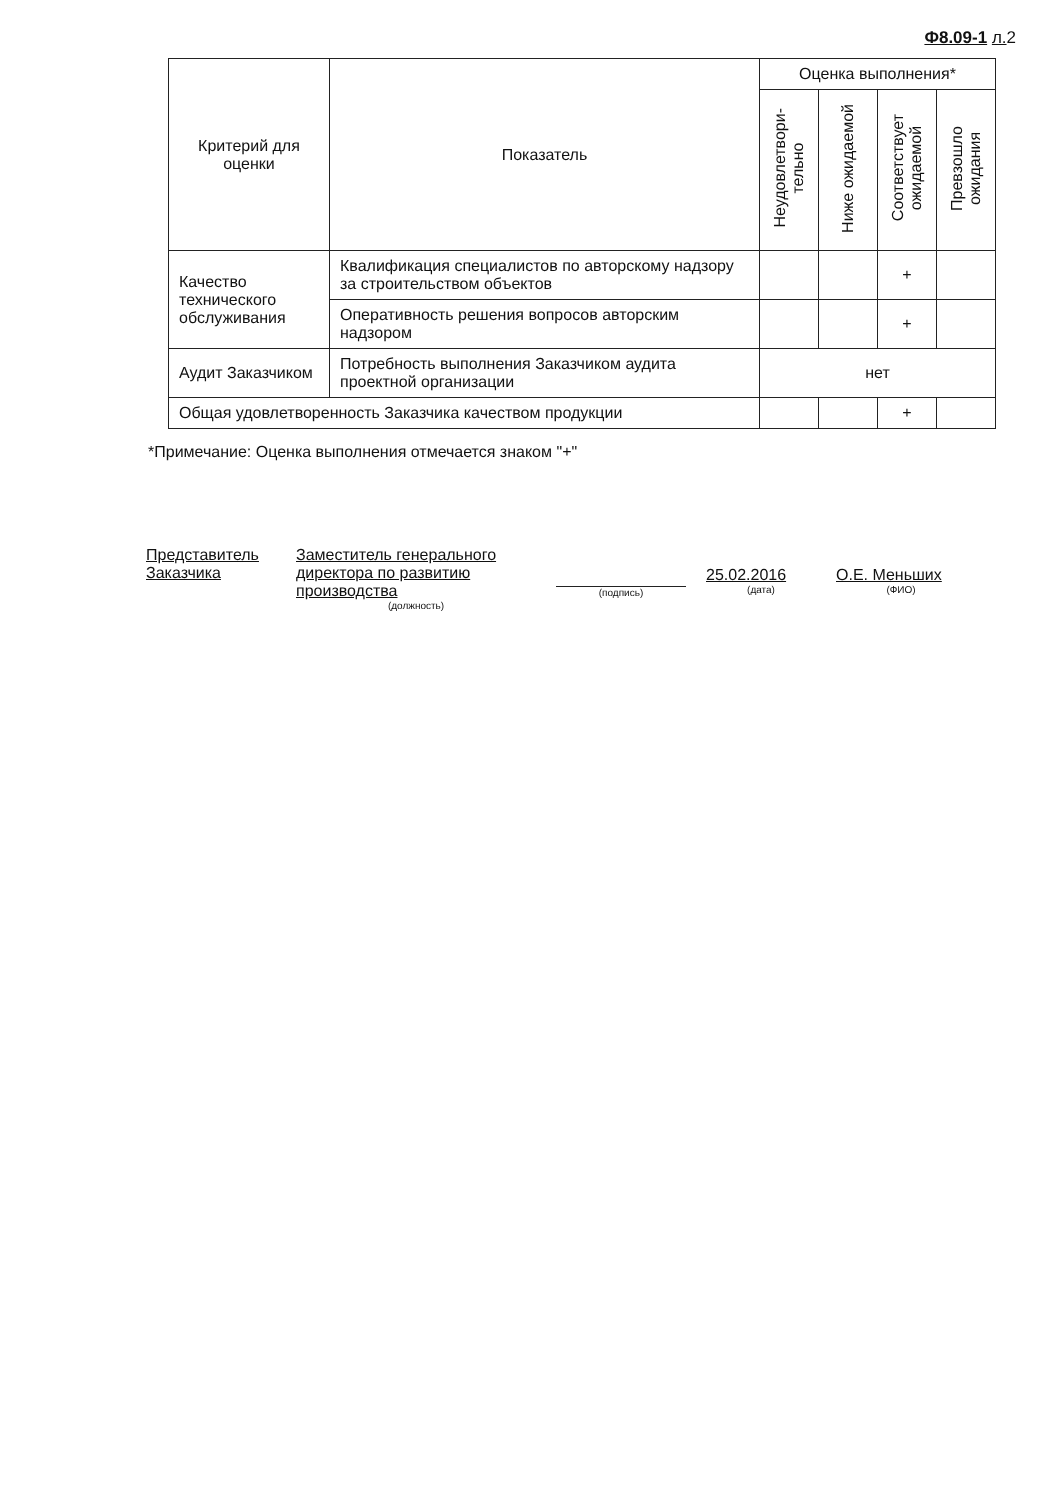Ф8.09-1 л. 2
| Критерий для оценки | Показатель | Оценка выполнения* | | | |
| --- | --- | --- | --- | --- | --- |
| | | Неудовлетвори- тельно | Ниже ожидаемой | Соответствует ожидаемой | Превзошло ожидания |
| Качество технического обслуживания | Квалификация специалистов по авторскому надзору за строительством объектов | | | + | |
| | Оперативность решения вопросов авторским надзором | | | + | |
| Аудит Заказчиком | Потребность выполнения Заказчиком аудита проектной организации | нет | | | |
| Общая удовлетворенность Заказчика качеством продукции | | | | + | |
*Примечание: Оценка выполнения отмечается знаком "+"
Представитель Заказчика
Заместитель генерального директора по развитию производства
(должность)
(подпись)
25.02.2016
(дата)
О.Е. Меньших
(ФИО)